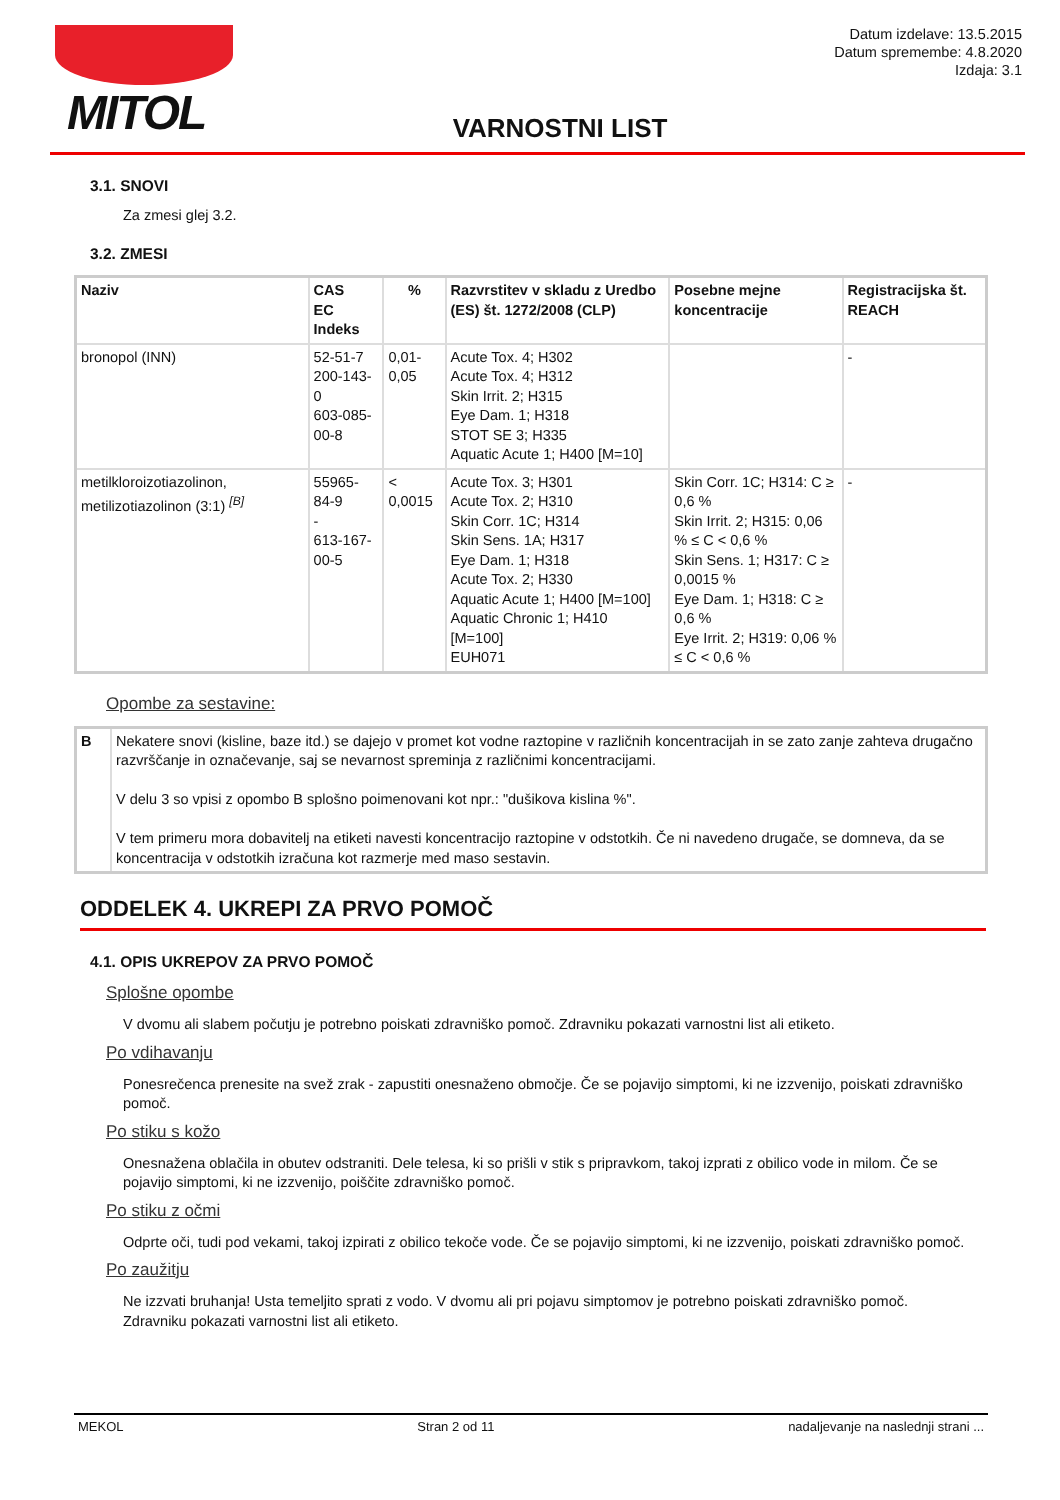MITOL
Datum izdelave: 13.5.2015
Datum spremembe: 4.8.2020
Izdaja: 3.1
VARNOSTNI LIST
3.1. SNOVI
Za zmesi glej 3.2.
3.2. ZMESI
| Naziv | CAS EC Indeks | % | Razvrstitev v skladu z Uredbo (ES) št. 1272/2008 (CLP) | Posebne mejne koncentracije | Registracijska št. REACH |
| --- | --- | --- | --- | --- | --- |
| bronopol (INN) | 52-51-7 200-143-0 603-085-00-8 | 0,01-0,05 | Acute Tox. 4; H302 Acute Tox. 4; H312 Skin Irrit. 2; H315 Eye Dam. 1; H318 STOT SE 3; H335 Aquatic Acute 1; H400 [M=10] | | - |
| metilkloroizotiazolinon, metilizotiazolinon (3:1) <sup>[B]</sup> | 55965-84-9 - 613-167-00-5 | < 0,0015 | Acute Tox. 3; H301 Acute Tox. 2; H310 Skin Corr. 1C; H314 Skin Sens. 1A; H317 Eye Dam. 1; H318 Acute Tox. 2; H330 Aquatic Acute 1; H400 [M=100] Aquatic Chronic 1; H410 [M=100] EUH071 | Skin Corr. 1C; H314: C ≥ 0,6 % Skin Irrit. 2; H315: 0,06 % ≤ C < 0,6 % Skin Sens. 1; H317: C ≥ 0,0015 % Eye Dam. 1; H318: C ≥ 0,6 % Eye Irrit. 2; H319: 0,06 % ≤ C < 0,6 % | - |
Opombe za sestavine:
| B | Nekatere snovi (kisline, baze itd.) se dajejo v promet kot vodne raztopine v različnih koncentracijah in se zato zanje zahteva drugačno razvrščanje in označevanje, saj se nevarnost spreminja z različnimi koncentracijami. V delu 3 so vpisi z opombo B splošno poimenovani kot npr.: "dušikova kislina %". V tem primeru mora dobavitelj na etiketi navesti koncentracijo raztopine v odstotkih. Če ni navedeno drugače, se domneva, da se koncentracija v odstotkih izračuna kot razmerje med maso sestavin. |
ODDELEK 4. UKREPI ZA PRVO POMOČ
4.1. OPIS UKREPOV ZA PRVO POMOČ
Splošne opombe
V dvomu ali slabem počutju je potrebno poiskati zdravniško pomoč. Zdravniku pokazati varnostni list ali etiketo.
Po vdihavanju
Ponesrečenca prenesite na svež zrak - zapustiti onesnaženo območje. Če se pojavijo simptomi, ki ne izzvenijo, poiskati zdravniško pomoč.
Po stiku s kožo
Onesnažena oblačila in obutev odstraniti. Dele telesa, ki so prišli v stik s pripravkom, takoj izprati z obilico vode in milom. Če se pojavijo simptomi, ki ne izzvenijo, poiščite zdravniško pomoč.
Po stiku z očmi
Odprte oči, tudi pod vekami, takoj izpirati z obilico tekoče vode. Če se pojavijo simptomi, ki ne izzvenijo, poiskati zdravniško pomoč.
Po zaužitju
Ne izzvati bruhanja! Usta temeljito sprati z vodo. V dvomu ali pri pojavu simptomov je potrebno poiskati zdravniško pomoč. Zdravniku pokazati varnostni list ali etiketo.
MEKOL Stran 2 od 11 nadaljevanje na naslednji strani ...